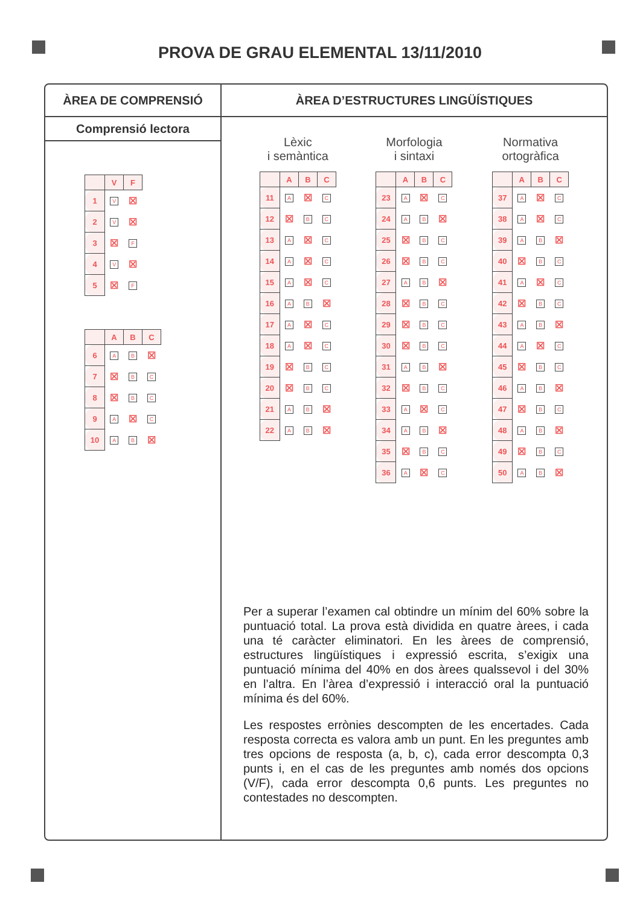PROVA DE GRAU ELEMENTAL 13/11/2010
ÀREA DE COMPRENSIÓ
Comprensió lectora
| | V | F |
| --- | --- | --- |
| 1 | V | ☒ |
| 2 | V | ☒ |
| 3 | ☒ | F |
| 4 | V | ☒ |
| 5 | ☒ | F |
| | A | B | C |
| --- | --- | --- | --- |
| 6 | A | B | ☒ |
| 7 | ☒ | B | C |
| 8 | ☒ | B | C |
| 9 | A | ☒ | C |
| 10 | A | B | ☒ |
ÀREA D’ESTRUCTURES LINGÜÍSTIQUES
Lèxic
i semàntica
| | A | B | C |
| --- | --- | --- | --- |
| 11 | A | ☒ | C |
| 12 | ☒ | B | C |
| 13 | A | ☒ | C |
| 14 | A | ☒ | C |
| 15 | A | ☒ | C |
| 16 | A | B | ☒ |
| 17 | A | ☒ | C |
| 18 | A | ☒ | C |
| 19 | ☒ | B | C |
| 20 | ☒ | B | C |
| 21 | A | B | ☒ |
| 22 | A | B | ☒ |
Morfologia
i sintaxi
| | A | B | C |
| --- | --- | --- | --- |
| 23 | A | ☒ | C |
| 24 | A | B | ☒ |
| 25 | ☒ | B | C |
| 26 | ☒ | B | C |
| 27 | A | B | ☒ |
| 28 | ☒ | B | C |
| 29 | ☒ | B | C |
| 30 | ☒ | B | C |
| 31 | A | B | ☒ |
| 32 | ☒ | B | C |
| 33 | A | ☒ | C |
| 34 | A | B | ☒ |
| 35 | ☒ | B | C |
| 36 | A | ☒ | C |
Normativa
ortogràfica
| | A | B | C |
| --- | --- | --- | --- |
| 37 | A | ☒ | C |
| 38 | A | ☒ | C |
| 39 | A | B | ☒ |
| 40 | ☒ | B | C |
| 41 | A | ☒ | C |
| 42 | ☒ | B | C |
| 43 | A | B | ☒ |
| 44 | A | ☒ | C |
| 45 | ☒ | B | C |
| 46 | A | B | ☒ |
| 47 | ☒ | B | C |
| 48 | A | B | ☒ |
| 49 | ☒ | B | C |
| 50 | A | B | ☒ |
Per a superar l’examen cal obtindre un mínim del 60% sobre la puntuació total. La prova està dividida en quatre àrees, i cada una té caràcter eliminatori. En les àrees de comprensió, estructures lingüístiques i expressió escrita, s’exigix una puntuació mínima del 40% en dos àrees qualssevol i del 30% en l’altra. En l’àrea d’expressió i interacció oral la puntuació mínima és del 60%.
Les respostes errònies descompten de les encertades. Cada resposta correcta es valora amb un punt. En les preguntes amb tres opcions de resposta (a, b, c), cada error descompta 0,3 punts i, en el cas de les preguntes amb només dos opcions (V/F), cada error descompta 0,6 punts. Les preguntes no contestades no descompten.